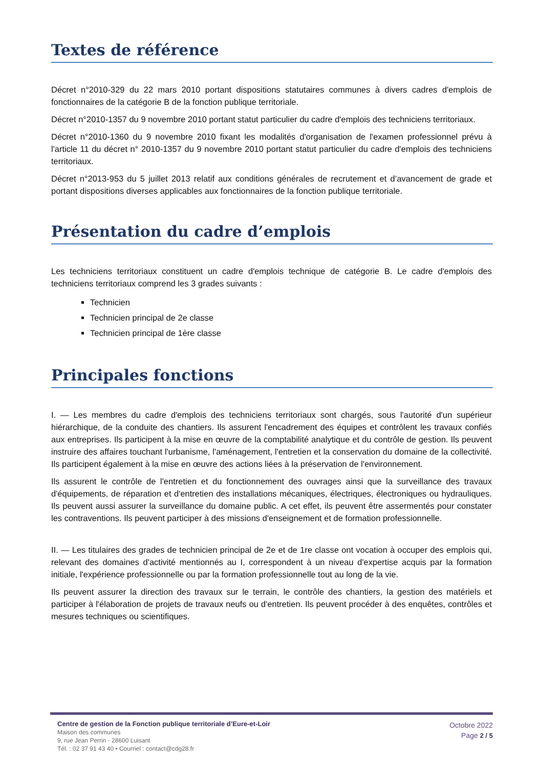Textes de référence
Décret n°2010-329 du 22 mars 2010 portant dispositions statutaires communes à divers cadres d'emplois de fonctionnaires de la catégorie B de la fonction publique territoriale.
Décret n°2010-1357 du 9 novembre 2010 portant statut particulier du cadre d'emplois des techniciens territoriaux.
Décret n°2010-1360 du 9 novembre 2010 fixant les modalités d'organisation de l'examen professionnel prévu à l'article 11 du décret n° 2010-1357 du 9 novembre 2010 portant statut particulier du cadre d'emplois des techniciens territoriaux.
Décret n°2013-953 du 5 juillet 2013 relatif aux conditions générales de recrutement et d’avancement de grade et portant dispositions diverses applicables aux fonctionnaires de la fonction publique territoriale.
Présentation du cadre d’emplois
Les techniciens territoriaux constituent un cadre d'emplois technique de catégorie B. Le cadre d'emplois des techniciens territoriaux comprend les 3 grades suivants :
Technicien
Technicien principal de 2e classe
Technicien principal de 1ère classe
Principales fonctions
I. — Les membres du cadre d'emplois des techniciens territoriaux sont chargés, sous l'autorité d'un supérieur hiérarchique, de la conduite des chantiers. Ils assurent l'encadrement des équipes et contrôlent les travaux confiés aux entreprises. Ils participent à la mise en œuvre de la comptabilité analytique et du contrôle de gestion. Ils peuvent instruire des affaires touchant l'urbanisme, l'aménagement, l'entretien et la conservation du domaine de la collectivité. Ils participent également à la mise en œuvre des actions liées à la préservation de l'environnement.
Ils assurent le contrôle de l'entretien et du fonctionnement des ouvrages ainsi que la surveillance des travaux d'équipements, de réparation et d'entretien des installations mécaniques, électriques, électroniques ou hydrauliques. Ils peuvent aussi assurer la surveillance du domaine public. A cet effet, ils peuvent être assermentés pour constater les contraventions. Ils peuvent participer à des missions d'enseignement et de formation professionnelle.
II. — Les titulaires des grades de technicien principal de 2e et de 1re classe ont vocation à occuper des emplois qui, relevant des domaines d'activité mentionnés au I, correspondent à un niveau d'expertise acquis par la formation initiale, l'expérience professionnelle ou par la formation professionnelle tout au long de la vie.
Ils peuvent assurer la direction des travaux sur le terrain, le contrôle des chantiers, la gestion des matériels et participer à l'élaboration de projets de travaux neufs ou d'entretien. Ils peuvent procéder à des enquêtes, contrôles et mesures techniques ou scientifiques.
Centre de gestion de la Fonction publique territoriale d’Eure-et-Loir
Maison des communes
9, rue Jean Perrin - 28600 Luisant
Tél. : 02 37 91 43 40 • Courriel : contact@cdg28.fr
Octobre 2022
Page 2 / 5